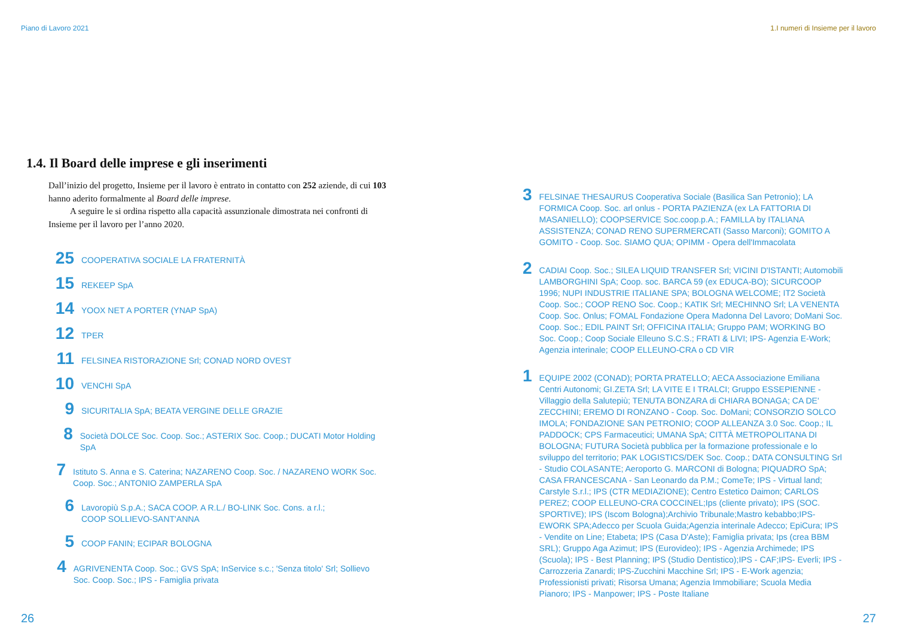Piano di Lavoro 2021
1.4. Il Board delle imprese e gli inserimenti
Dall’inizio del progetto, Insieme per il lavoro è entrato in contatto con 252 aziende, di cui 103 hanno aderito formalmente al Board delle imprese.
A seguire le si ordina rispetto alla capacità assunzionale dimostrata nei confronti di Insieme per il lavoro per l’anno 2020.
25
COOPERATIVA SOCIALE LA FRATERNITÀ
15
REKEEP SpA
14
YOOX NET A PORTER (YNAP SpA)
12
TPER
11
FELSINEA RISTORAZIONE Srl; CONAD NORD OVEST
10
VENCHI SpA
9
SICURITALIA SpA; BEATA VERGINE DELLE GRAZIE
8
Società DOLCE Soc. Coop. Soc.; ASTERIX Soc. Coop.; DUCATI Motor Holding SpA
7
Istituto S. Anna e S. Caterina; NAZARENO Coop. Soc. / NAZARENO WORK Soc. Coop. Soc.; ANTONIO ZAMPERLA SpA
6
Lavoropiù S.p.A.; SACA COOP. A R.L./ BO-LINK Soc. Cons. a r.l.;
COOP SOLLIEVO-SANT'ANNA
5
COOP FANIN; ECIPAR BOLOGNA
4
AGRIVENENTA Coop. Soc.; GVS SpA; InService s.c.; 'Senza titolo' Srl; Sollievo Soc. Coop. Soc.; IPS - Famiglia privata
26
1.I numeri di Insieme per il lavoro
3
FELSINAE THESAURUS Cooperativa Sociale (Basilica San Petronio); LA FORMICA Coop. Soc. arl onlus - PORTA PAZIENZA (ex LA FATTORIA DI MASANIELLO); COOPSERVICE Soc.coop.p.A.; FAMILLA by ITALIANA ASSISTENZA; CONAD RENO SUPERMERCATI (Sasso Marconi); GOMITO A GOMITO - Coop. Soc. SIAMO QUA; OPIMM - Opera dell'Immacolata
2
CADIAI Coop. Soc.; SILEA LIQUID TRANSFER Srl; VICINI D'ISTANTI; Automobili LAMBORGHINI SpA; Coop. soc. BARCA 59 (ex EDUCA-BO); SICURCOOP 1996; NUPI INDUSTRIE ITALIANE SPA; BOLOGNA WELCOME; IT2 Società Coop. Soc.; COOP RENO Soc. Coop.; KATIK Srl; MECHINNO Srl; LA VENENTA Coop. Soc. Onlus; FOMAL Fondazione Opera Madonna Del Lavoro; DoMani Soc. Coop. Soc.; EDIL PAINT Srl; OFFICINA ITALIA; Gruppo PAM; WORKING BO Soc. Coop.; Coop Sociale Elleuno S.C.S.; FRATI & LIVI; IPS- Agenzia E-Work; Agenzia interinale; COOP ELLEUNO-CRA o CD VIR
1
EQUIPE 2002 (CONAD); PORTA PRATELLO; AECA Associazione Emiliana Centri Autonomi; GI.ZETA Srl; LA VITE E I TRALCI; Gruppo ESSEPIENNE - Villaggio della Salutepiù; TENUTA BONZARA di CHIARA BONAGA; CA DE' ZECCHINI; EREMO DI RONZANO - Coop. Soc. DoMani; CONSORZIO SOLCO IMOLA; FONDAZIONE SAN PETRONIO; COOP ALLEANZA 3.0 Soc. Coop.; IL PADDOCK; CPS Farmaceutici; UMANA SpA; CITTÀ METROPOLITANA DI BOLOGNA; FUTURA Società pubblica per la formazione professionale e lo sviluppo del territorio; PAK LOGISTICS/DEK Soc. Coop.; DATA CONSULTING Srl - Studio COLASANTE; Aeroporto G. MARCONI di Bologna; PIQUADRO SpA; CASA FRANCESCANA - San Leonardo da P.M.; ComeTe; IPS - Virtual land; Carstyle S.r.l.; IPS (CTR MEDIAZIONE); Centro Estetico Daimon; CARLOS PEREZ; COOP ELLEUNO-CRA COCCINEL;Ips (cliente privato); IPS (SOC. SPORTIVE); IPS (Iscom Bologna);Archivio Tribunale;Mastro kebabbo;IPS-EWORK SPA;Adecco per Scuola Guida;Agenzia interinale Adecco; EpiCura; IPS - Vendite on Line; Etabeta; IPS (Casa D'Aste); Famiglia privata; Ips (crea BBM SRL); Gruppo Aga Azimut; IPS (Eurovideo); IPS - Agenzia Archimede; IPS (Scuola); IPS - Best Planning; IPS (Studio Dentistico);IPS - CAF;IPS- Everli; IPS - Carrozzeria Zanardi; IPS-Zucchini Macchine Srl; IPS - E-Work agenzia; Professionisti privati; Risorsa Umana; Agenzia Immobiliare; Scuola Media Pianoro; IPS - Manpower; IPS - Poste Italiane
27